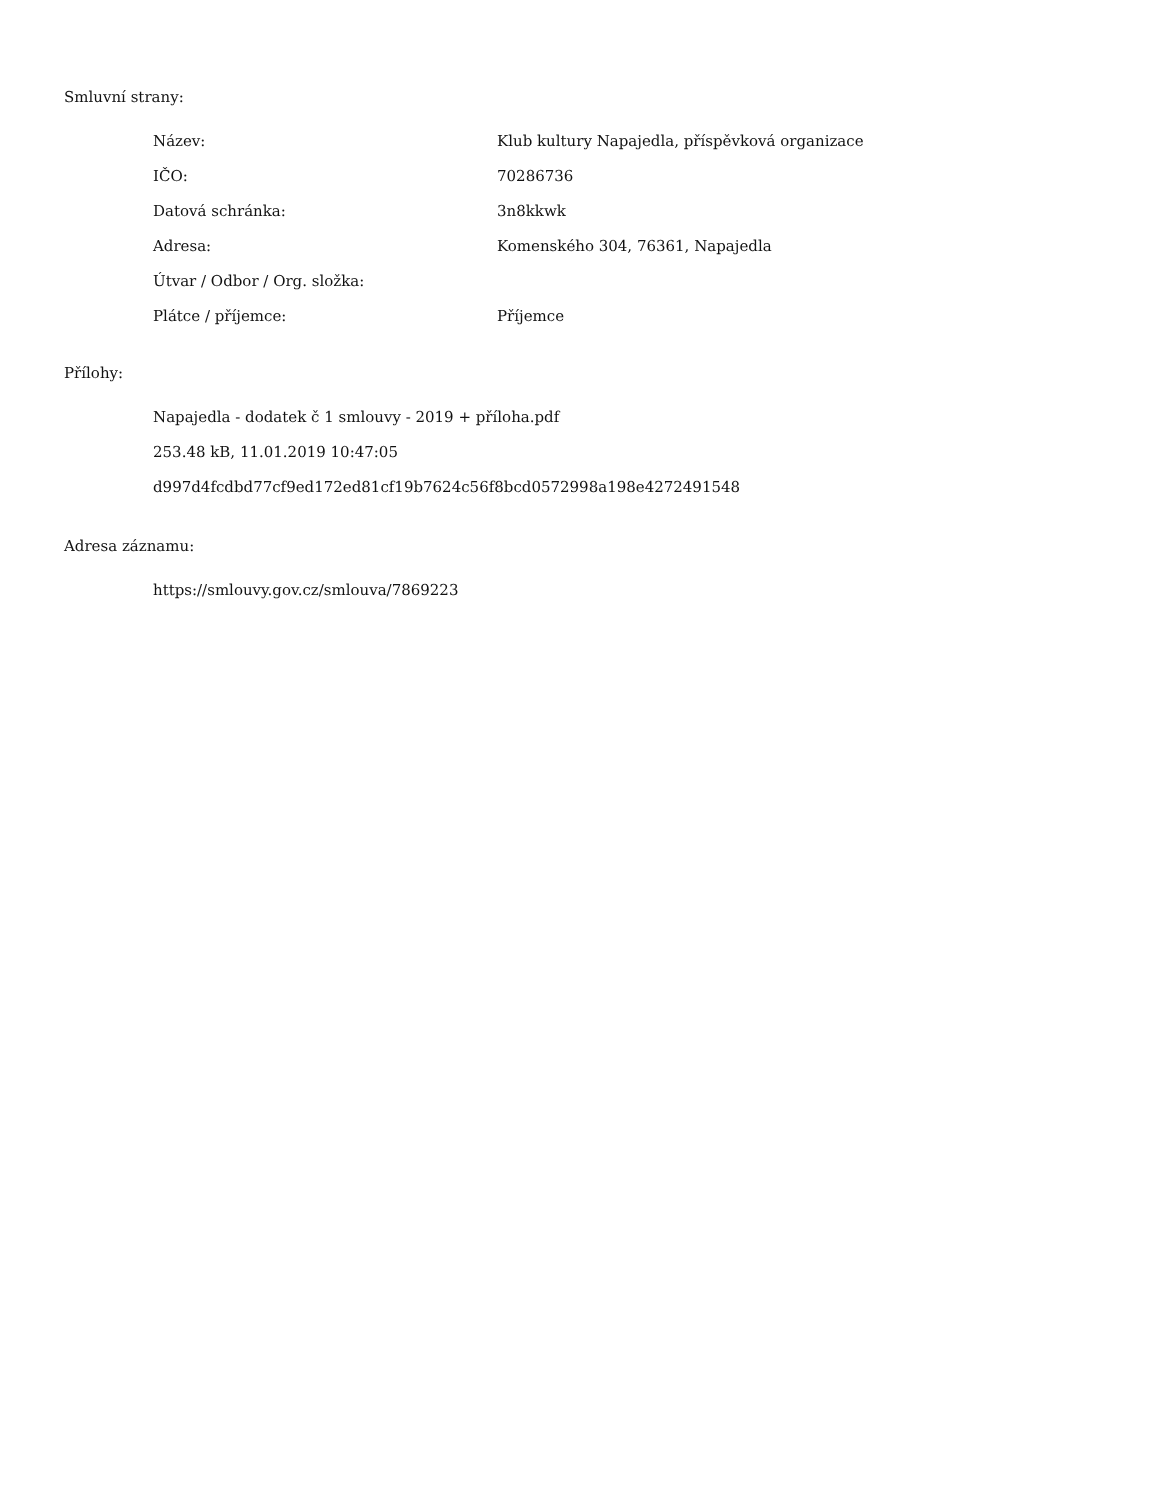Smluvní strany:
| Název: | Klub kultury Napajedla, příspěvková organizace |
| IČO: | 70286736 |
| Datová schránka: | 3n8kkwk |
| Adresa: | Komenského 304, 76361, Napajedla |
| Útvar / Odbor / Org. složka: | |
| Plátce / příjemce: | Příjemce |
Přílohy:
Napajedla - dodatek č 1 smlouvy - 2019 + příloha.pdf
253.48 kB, 11.01.2019 10:47:05
d997d4fcdbd77cf9ed172ed81cf19b7624c56f8bcd0572998a198e4272491548
Adresa záznamu:
https://smlouvy.gov.cz/smlouva/7869223